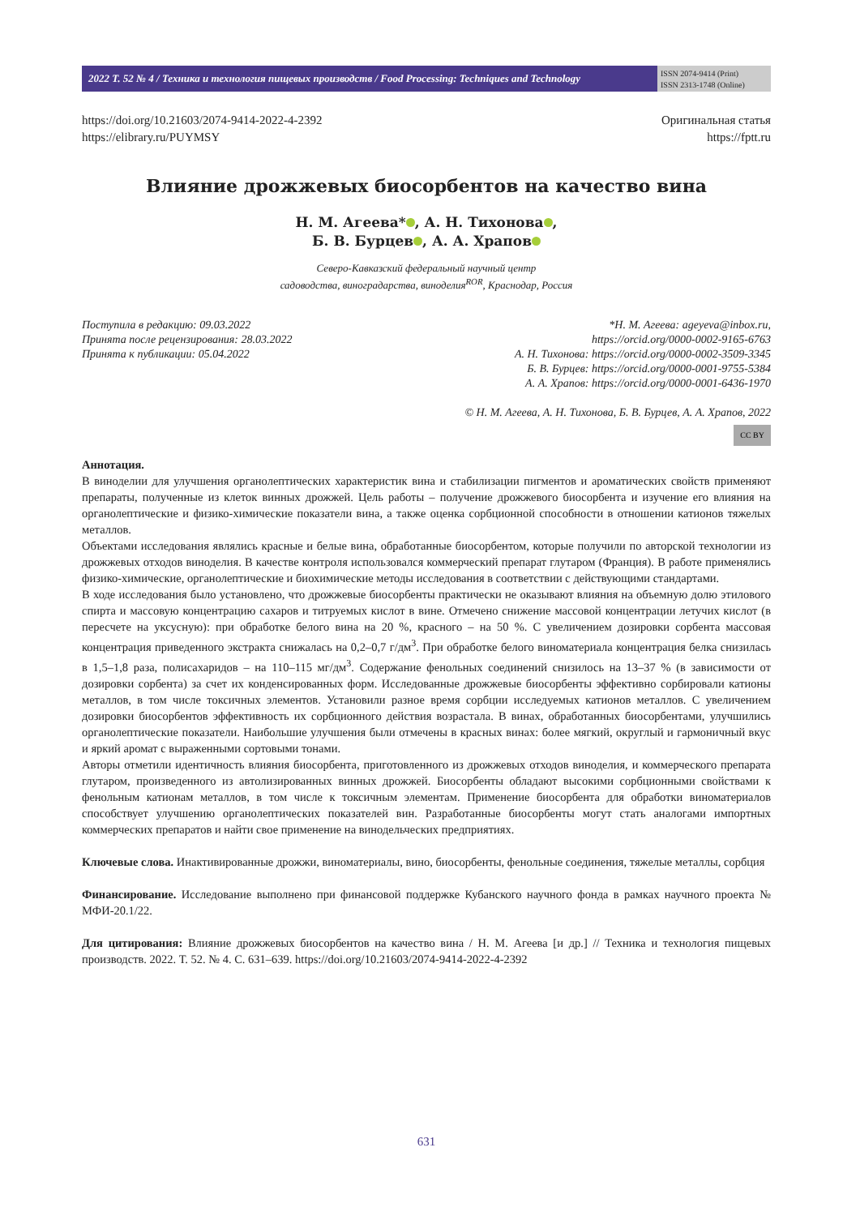2022 Т. 52 № 4 / Техника и технология пищевых производств / Food Processing: Techniques and Technology
ISSN 2074-9414 (Print)
ISSN 2313-1748 (Online)
https://doi.org/10.21603/2074-9414-2022-4-2392
https://elibrary.ru/PUYMSY
Оригинальная статья
https://fptt.ru
Влияние дрожжевых биосорбентов на качество вина
Н. М. Агеева* , А. Н. Тихонова ,
Б. В. Бурцев , А. А. Храпов
Северо-Кавказский федеральный научный центр
садоводства, виноградарства, виноделия<sup>ROR</sup>, Краснодар, Россия
Поступила в редакцию: 09.03.2022
Принята после рецензирования: 28.03.2022
Принята к публикации: 05.04.2022
*Н. М. Агеева: ageyeva@inbox.ru,
https://orcid.org/0000-0002-9165-6763
А. Н. Тихонова: https://orcid.org/0000-0002-3509-3345
Б. В. Бурцев: https://orcid.org/0000-0001-9755-5384
А. А. Храпов: https://orcid.org/0000-0001-6436-1970
© Н. М. Агеева, А. Н. Тихонова, Б. В. Бурцев, А. А. Храпов, 2022
CC BY
Аннотация.
В виноделии для улучшения органолептических характеристик вина и стабилизации пигментов и ароматических свойств применяют препараты, полученные из клеток винных дрожжей. Цель работы – получение дрожжевого биосорбента и изучение его влияния на органолептические и физико-химические показатели вина, а также оценка сорбционной способности в отношении катионов тяжелых металлов.
Объектами исследования являлись красные и белые вина, обработанные биосорбентом, которые получили по авторской технологии из дрожжевых отходов виноделия. В качестве контроля использовался коммерческий препарат глутаром (Франция). В работе применялись физико-химические, органолептические и биохимические методы исследования в соответствии с действующими стандартами.
В ходе исследования было установлено, что дрожжевые биосорбенты практически не оказывают влияния на объемную долю этилового спирта и массовую концентрацию сахаров и титруемых кислот в вине. Отмечено снижение массовой концентрации летучих кислот (в пересчете на уксусную): при обработке белого вина на 20 %, красного – на 50 %. С увеличением дозировки сорбента массовая концентрация приведенного экстракта снижалась на 0,2–0,7 г/дм<sup>3</sup>. При обработке белого виноматериала концентрация белка снизилась в 1,5–1,8 раза, полисахаридов – на 110–115 мг/дм<sup>3</sup>. Содержание фенольных соединений снизилось на 13–37 % (в зависимости от дозировки сорбента) за счет их конденсированных форм. Исследованные дрожжевые биосорбенты эффективно сорбировали катионы металлов, в том числе токсичных элементов. Установили разное время сорбции исследуемых катионов металлов. С увеличением дозировки биосорбентов эффективность их сорбционного действия возрастала. В винах, обработанных биосорбентами, улучшились органолептические показатели. Наибольшие улучшения были отмечены в красных винах: более мягкий, округлый и гармоничный вкус и яркий аромат с выраженными сортовыми тонами.
Авторы отметили идентичность влияния биосорбента, приготовленного из дрожжевых отходов виноделия, и коммерческого препарата глутаром, произведенного из автолизированных винных дрожжей. Биосорбенты обладают высокими сорбционными свойствами к фенольным катионам металлов, в том числе к токсичным элементам. Применение биосорбента для обработки виноматериалов способствует улучшению органолептических показателей вин. Разработанные биосорбенты могут стать аналогами импортных коммерческих препаратов и найти свое применение на винодельческих предприятиях.
Ключевые слова. Инактивированные дрожжи, виноматериалы, вино, биосорбенты, фенольные соединения, тяжелые металлы, сорбция
Финансирование. Исследование выполнено при финансовой поддержке Кубанского научного фонда в рамках научного проекта № МФИ-20.1/22.
Для цитирования: Влияние дрожжевых биосорбентов на качество вина / Н. М. Агеева [и др.] // Техника и технология пищевых производств. 2022. Т. 52. № 4. С. 631–639. https://doi.org/10.21603/2074-9414-2022-4-2392
631